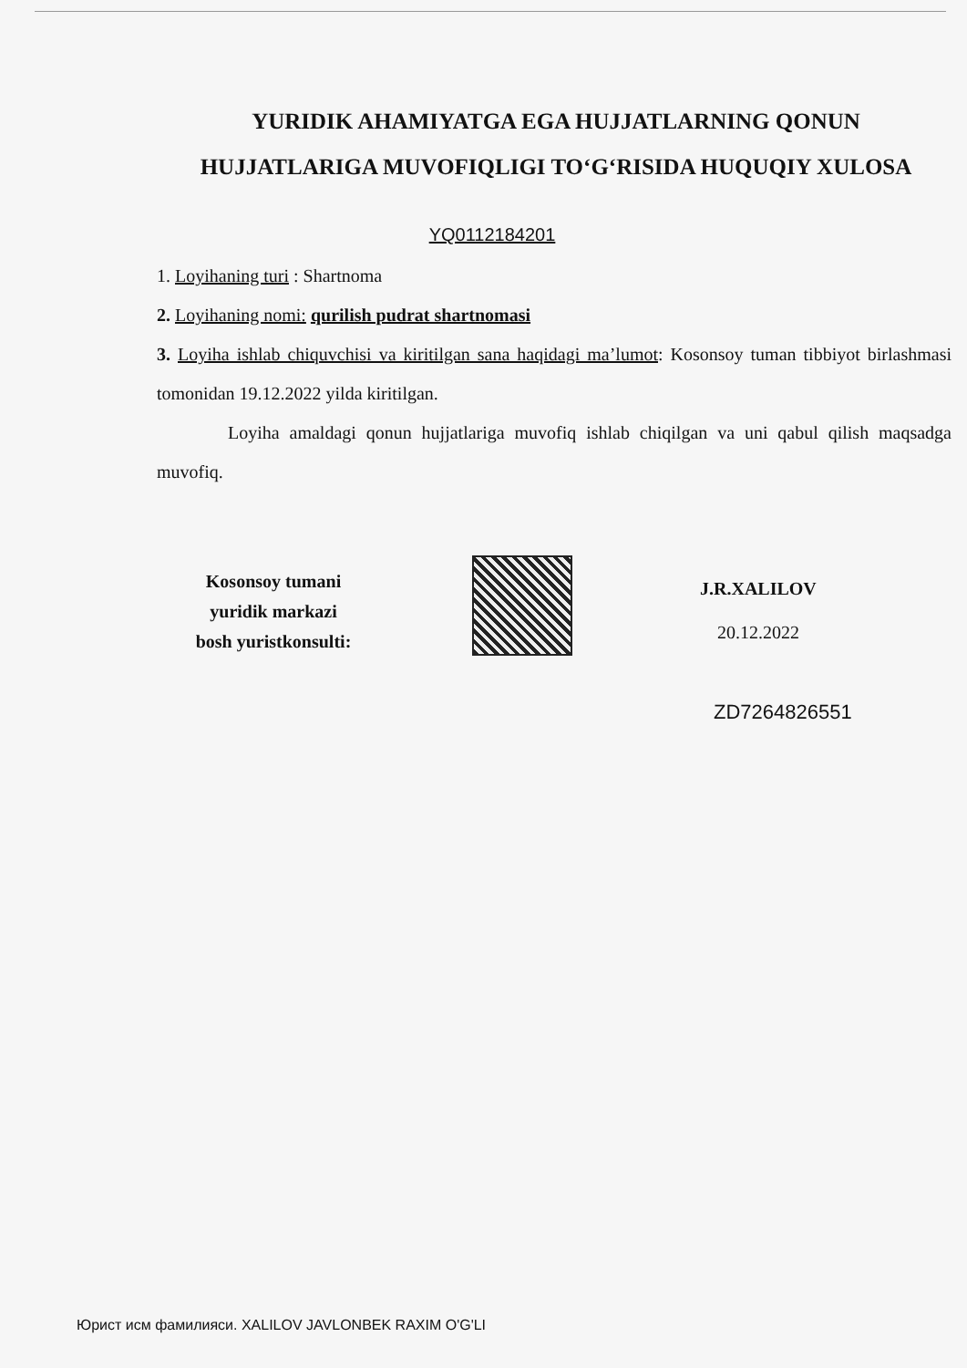YURIDIK AHAMIYATGA EGA HUJJATLARNING QONUN HUJJATLARIGA MUVOFIQLIGI TO‘G‘RISIDA HUQUQIY XULOSA
YQ0112184201
1. Loyihaning turi : Shartnoma
2. Loyihaning nomi: qurilish pudrat shartnomasi
3. Loyiha ishlab chiquvchisi va kiritilgan sana haqidagi ma’lumot: Kosonsoy tuman tibbiyot birlashmasi tomonidan 19.12.2022 yilda kiritilgan.
Loyiha amaldagi qonun hujjatlariga muvofiq ishlab chiqilgan va uni qabul qilish maqsadga muvofiq.
Kosonsoy tumani
yuridik markazi
bosh yuristkonsulti:
J.R.XALILOV
20.12.2022
ZD7264826551
Юрист исм фамилияси. XALILOV JAVLONBEK RAXIM O'G'LI